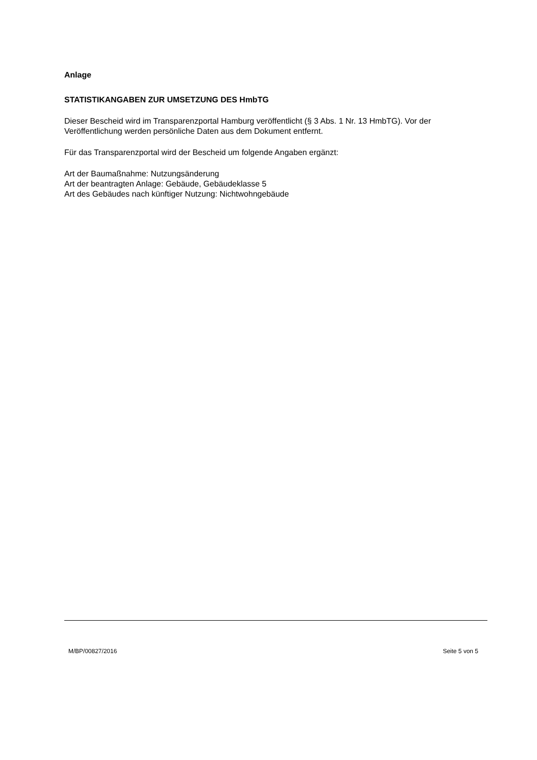Anlage
STATISTIKANGABEN ZUR UMSETZUNG DES HmbTG
Dieser Bescheid wird im Transparenzportal Hamburg veröffentlicht (§ 3 Abs. 1 Nr. 13 HmbTG). Vor der Veröffentlichung werden persönliche Daten aus dem Dokument entfernt.
Für das Transparenzportal wird der Bescheid um folgende Angaben ergänzt:
Art der Baumaßnahme: Nutzungsänderung
Art der beantragten Anlage: Gebäude, Gebäudeklasse 5
Art des Gebäudes nach künftiger Nutzung: Nichtwohngebäude
M/BP/00827/2016 Seite 5 von 5